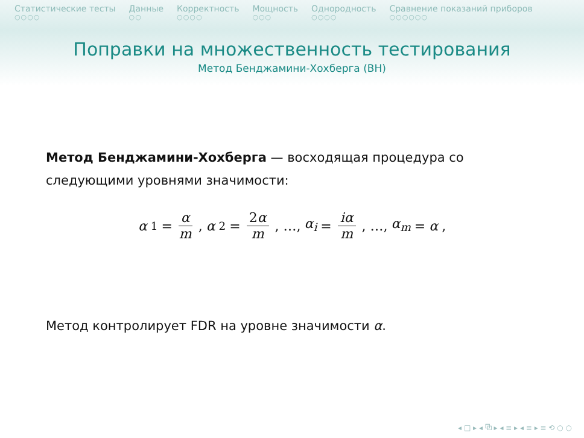Статистические тесты
○○○○
Данные
○○
Корректность
○○○○
Мощность
○○○
Однородность
○○○○
Сравнение показаний приборов
○○○○○○
Поправки на множественность тестирования
Метод Бенджамини-Хохберга (BH)
Метод Бенджамини-Хохберга — восходящая процедура со следующими уровнями значимости:
α<sub>1</sub> = α m, α<sub>2</sub> = 2α m, …, α<sub>i</sub> = iα m, …, α<sub>m</sub> = α,
Метод контролирует FDR на уровне значимости α.
◂ □ ▸ ◂ ⧉ ▸ ◂ ≡ ▸ ◂ ≡ ▸ ≡ ⟲ ○ ○